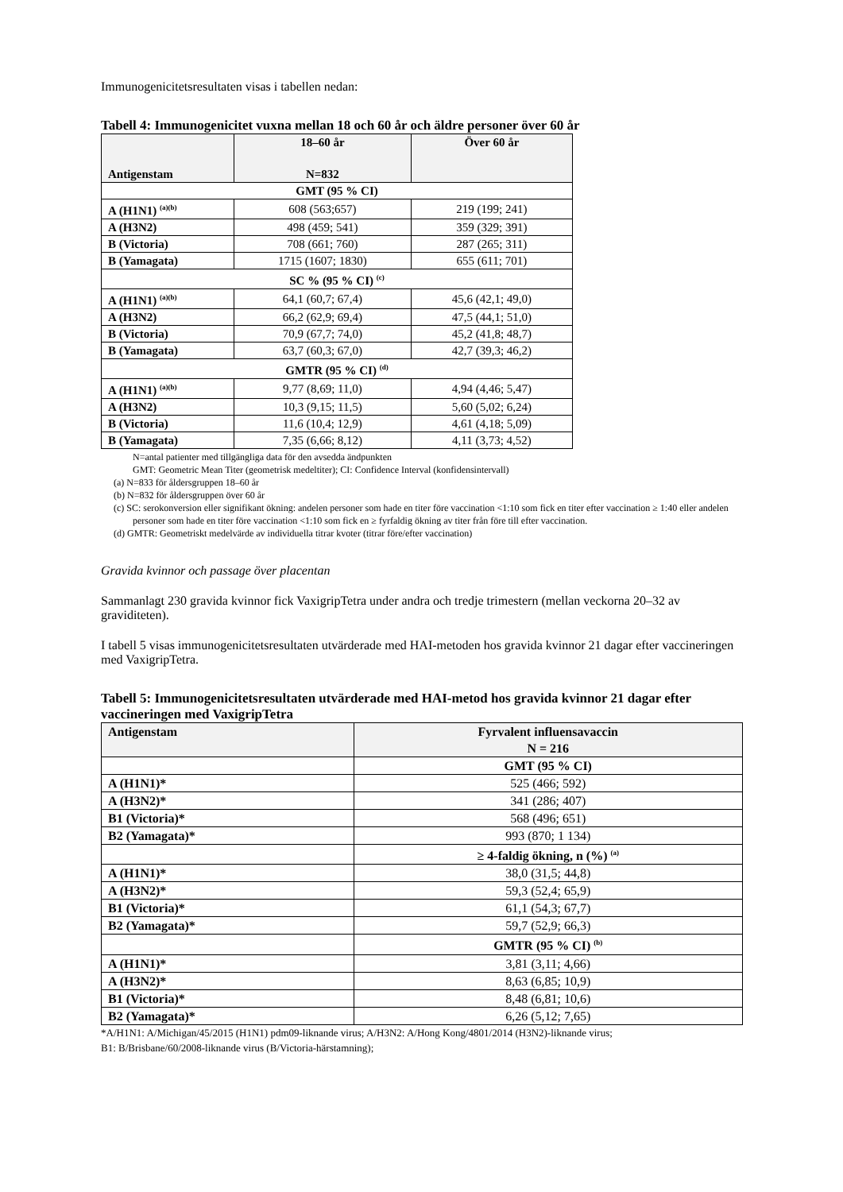Immunogenicitetsresultaten visas i tabellen nedan:
Tabell 4: Immunogenicitet vuxna mellan 18 och 60 år och äldre personer över 60 år
| Antigenstam | 18–60 år N=832 | Över 60 år |
| --- | --- | --- |
| GMT (95 % CI) | | |
| A (H1N1) <sup>(a)(b)</sup> | 608 (563;657) | 219 (199; 241) |
| A (H3N2) | 498 (459; 541) | 359 (329; 391) |
| B (Victoria) | 708 (661; 760) | 287 (265; 311) |
| B (Yamagata) | 1715 (1607; 1830) | 655 (611; 701) |
| SC % (95 % CI) <sup>(c)</sup> | | |
| A (H1N1) <sup>(a)(b)</sup> | 64,1 (60,7; 67,4) | 45,6 (42,1; 49,0) |
| A (H3N2) | 66,2 (62,9; 69,4) | 47,5 (44,1; 51,0) |
| B (Victoria) | 70,9 (67,7; 74,0) | 45,2 (41,8; 48,7) |
| B (Yamagata) | 63,7 (60,3; 67,0) | 42,7 (39,3; 46,2) |
| GMTR (95 % CI) <sup>(d)</sup> | | |
| A (H1N1) <sup>(a)(b)</sup> | 9,77 (8,69; 11,0) | 4,94 (4,46; 5,47) |
| A (H3N2) | 10,3 (9,15; 11,5) | 5,60 (5,02; 6,24) |
| B (Victoria) | 11,6 (10,4; 12,9) | 4,61 (4,18; 5,09) |
| B (Yamagata) | 7,35 (6,66; 8,12) | 4,11 (3,73; 4,52) |
N=antal patienter med tillgängliga data för den avsedda ändpunkten
GMT: Geometric Mean Titer (geometrisk medeltiter); CI: Confidence Interval (konfidensintervall)
(a) N=833 för åldersgruppen 18–60 år
(b) N=832 för åldersgruppen över 60 år
(c) SC: serokonversion eller signifikant ökning: andelen personer som hade en titer före vaccination <1:10 som fick en titer efter vaccination ≥ 1:40 eller andelen personer som hade en titer före vaccination <1:10 som fick en ≥ fyrfaldig ökning av titer från före till efter vaccination.
(d) GMTR: Geometriskt medelvärde av individuella titrar kvoter (titrar före/efter vaccination)
Gravida kvinnor och passage över placentan
Sammanlagt 230 gravida kvinnor fick VaxigripTetra under andra och tredje trimestern (mellan veckorna 20–32 av graviditeten).
I tabell 5 visas immunogenicitetsresultaten utvärderade med HAI-metoden hos gravida kvinnor 21 dagar efter vaccineringen med VaxigripTetra.
Tabell 5: Immunogenicitetsresultaten utvärderade med HAI-metod hos gravida kvinnor 21 dagar efter vaccineringen med VaxigripTetra
| Antigenstam | Fyrvalent influensavaccin N = 216 |
| | GMT (95 % CI) |
| A (H1N1)* | 525 (466; 592) |
| A (H3N2)* | 341 (286; 407) |
| B1 (Victoria)* | 568 (496; 651) |
| B2 (Yamagata)* | 993 (870; 1 134) |
| | ≥ 4-faldig ökning, n (%) <sup>(a)</sup> |
| A (H1N1)* | 38,0 (31,5; 44,8) |
| A (H3N2)* | 59,3 (52,4; 65,9) |
| B1 (Victoria)* | 61,1 (54,3; 67,7) |
| B2 (Yamagata)* | 59,7 (52,9; 66,3) |
| | GMTR (95 % CI) <sup>(b)</sup> |
| A (H1N1)* | 3,81 (3,11; 4,66) |
| A (H3N2)* | 8,63 (6,85; 10,9) |
| B1 (Victoria)* | 8,48 (6,81; 10,6) |
| B2 (Yamagata)* | 6,26 (5,12; 7,65) |
*A/H1N1: A/Michigan/45/2015 (H1N1) pdm09-liknande virus; A/H3N2: A/Hong Kong/4801/2014 (H3N2)-liknande virus;
B1: B/Brisbane/60/2008-liknande virus (B/Victoria-härstamning);